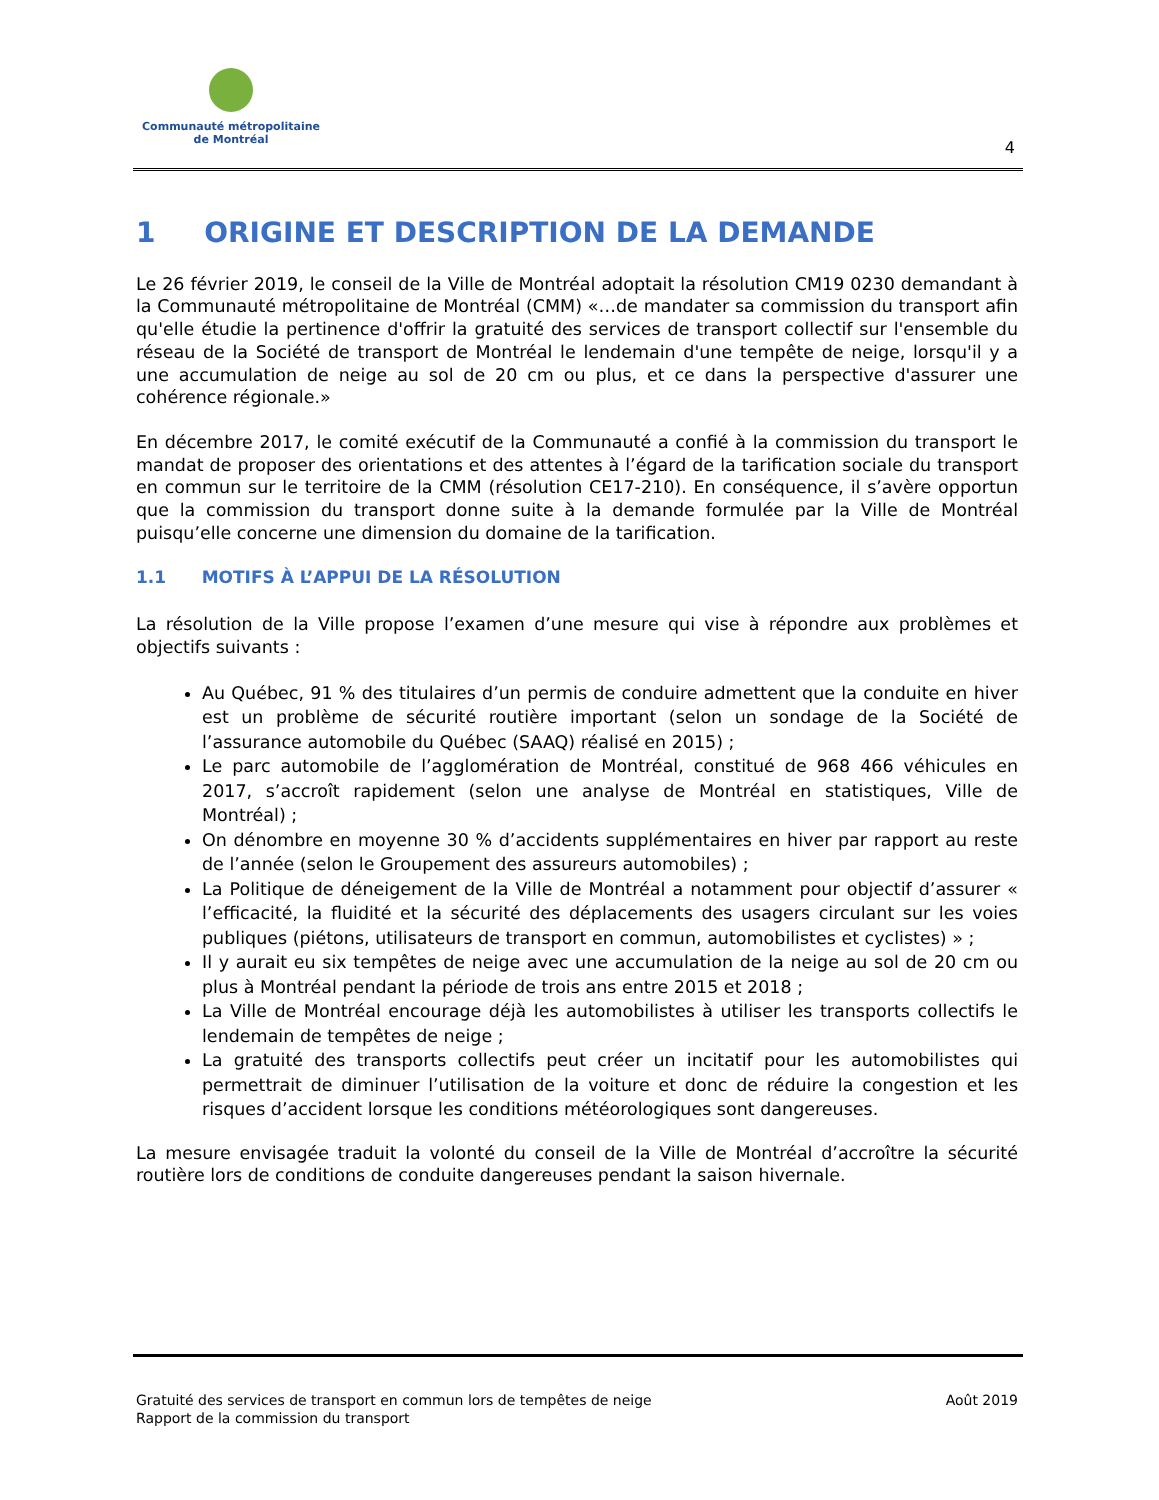Communauté métropolitaine
de Montréal
4
1 ORIGINE ET DESCRIPTION DE LA DEMANDE
Le 26 février 2019, le conseil de la Ville de Montréal adoptait la résolution CM19 0230 demandant à la Communauté métropolitaine de Montréal (CMM) «…de mandater sa commission du transport afin qu'elle étudie la pertinence d'offrir la gratuité des services de transport collectif sur l'ensemble du réseau de la Société de transport de Montréal le lendemain d'une tempête de neige, lorsqu'il y a une accumulation de neige au sol de 20 cm ou plus, et ce dans la perspective d'assurer une cohérence régionale.»
En décembre 2017, le comité exécutif de la Communauté a confié à la commission du transport le mandat de proposer des orientations et des attentes à l’égard de la tarification sociale du transport en commun sur le territoire de la CMM (résolution CE17-210). En conséquence, il s’avère opportun que la commission du transport donne suite à la demande formulée par la Ville de Montréal puisqu’elle concerne une dimension du domaine de la tarification.
1.1 MOTIFS À L’APPUI DE LA RÉSOLUTION
La résolution de la Ville propose l’examen d’une mesure qui vise à répondre aux problèmes et objectifs suivants :
Au Québec, 91 % des titulaires d’un permis de conduire admettent que la conduite en hiver est un problème de sécurité routière important (selon un sondage de la Société de l’assurance automobile du Québec (SAAQ) réalisé en 2015) ;
Le parc automobile de l’agglomération de Montréal, constitué de 968 466 véhicules en 2017, s’accroît rapidement (selon une analyse de Montréal en statistiques, Ville de Montréal) ;
On dénombre en moyenne 30 % d’accidents supplémentaires en hiver par rapport au reste de l’année (selon le Groupement des assureurs automobiles) ;
La Politique de déneigement de la Ville de Montréal a notamment pour objectif d’assurer « l’efficacité, la fluidité et la sécurité des déplacements des usagers circulant sur les voies publiques (piétons, utilisateurs de transport en commun, automobilistes et cyclistes) » ;
Il y aurait eu six tempêtes de neige avec une accumulation de la neige au sol de 20 cm ou plus à Montréal pendant la période de trois ans entre 2015 et 2018 ;
La Ville de Montréal encourage déjà les automobilistes à utiliser les transports collectifs le lendemain de tempêtes de neige ;
La gratuité des transports collectifs peut créer un incitatif pour les automobilistes qui permettrait de diminuer l’utilisation de la voiture et donc de réduire la congestion et les risques d’accident lorsque les conditions météorologiques sont dangereuses.
La mesure envisagée traduit la volonté du conseil de la Ville de Montréal d’accroître la sécurité routière lors de conditions de conduite dangereuses pendant la saison hivernale.
Gratuité des services de transport en commun lors de tempêtes de neige
Rapport de la commission du transport
Août 2019